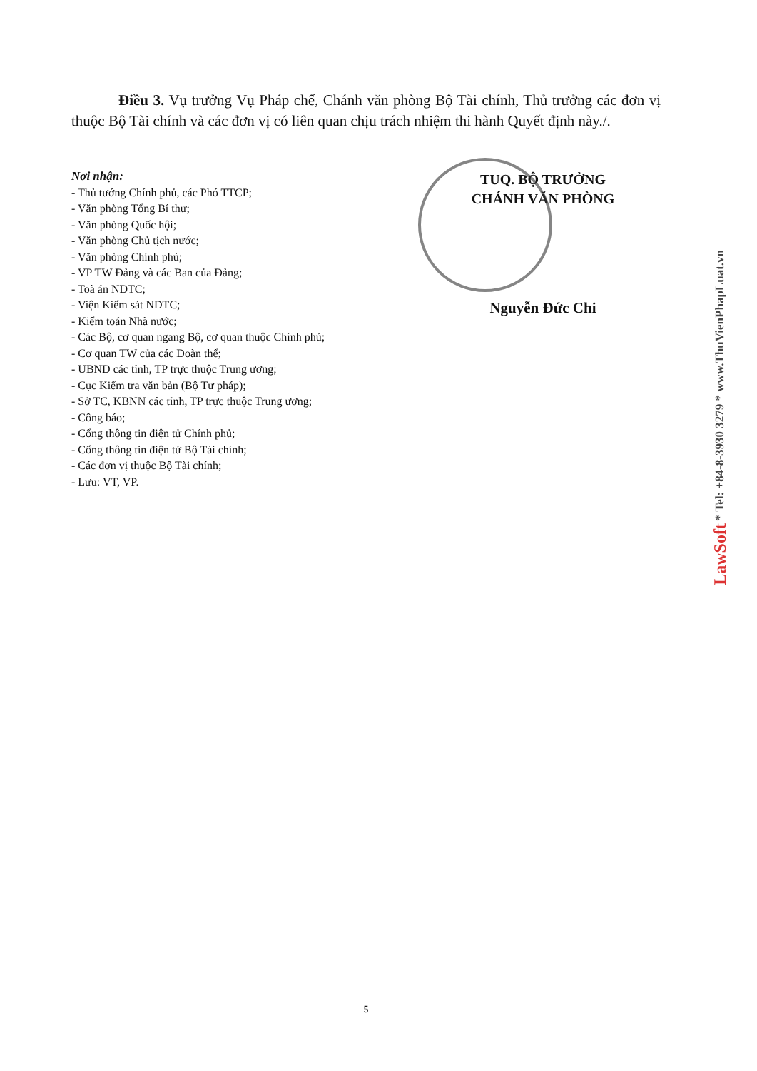Điều 3. Vụ trưởng Vụ Pháp chế, Chánh văn phòng Bộ Tài chính, Thủ trưởng các đơn vị thuộc Bộ Tài chính và các đơn vị có liên quan chịu trách nhiệm thi hành Quyết định này./.
Nơi nhận:
- Thủ tướng Chính phủ, các Phó TTCP;
- Văn phòng Tổng Bí thư;
- Văn phòng Quốc hội;
- Văn phòng Chủ tịch nước;
- Văn phòng Chính phủ;
- VP TW Đảng và các Ban của Đảng;
- Toà án NDTC;
- Viện Kiểm sát NDTC;
- Kiểm toán Nhà nước;
- Các Bộ, cơ quan ngang Bộ, cơ quan thuộc Chính phủ;
- Cơ quan TW của các Đoàn thể;
- UBND các tỉnh, TP trực thuộc Trung ương;
- Cục Kiểm tra văn bản (Bộ Tư pháp);
- Sở TC, KBNN các tỉnh, TP trực thuộc Trung ương;
- Công báo;
- Cổng thông tin điện tử Chính phủ;
- Cổng thông tin điện tử Bộ Tài chính;
- Các đơn vị thuộc Bộ Tài chính;
- Lưu: VT, VP.
TUQ. BỘ TRƯỞNG
CHÁNH VĂN PHÒNG
Nguyễn Đức Chi
5
LawSoft * Tel: +84-8-3930 3279 * www.ThuVienPhapLuat.vn